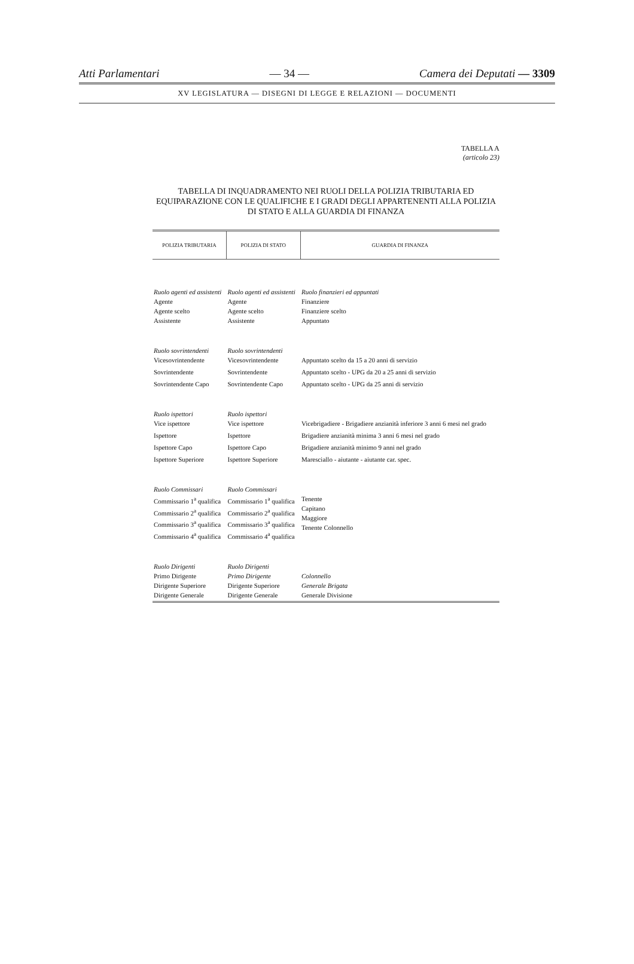Atti Parlamentari — 34 — Camera dei Deputati — 3309
XV LEGISLATURA — DISEGNI DI LEGGE E RELAZIONI — DOCUMENTI
TABELLA A
(articolo 23)
TABELLA DI INQUADRAMENTO NEI RUOLI DELLA POLIZIA TRIBUTARIA ED EQUIPARAZIONE CON LE QUALIFICHE E I GRADI DEGLI APPARTENENTI ALLA POLIZIA DI STATO E ALLA GUARDIA DI FINANZA
| POLIZIA TRIBUTARIA | POLIZIA DI STATO | GUARDIA DI FINANZA |
| --- | --- | --- |
| Ruolo agenti ed assistenti Agente Agente scelto Assistente | Ruolo agenti ed assistenti Agente Agente scelto Assistente | Ruolo finanzieri ed appuntati Finanziere Finanziere scelto Appuntato |
| Ruolo sovrintendenti Vicesovrintendente | Ruolo sovrintendenti Vicesovrintendente | Appuntato scelto da 15 a 20 anni di servizio |
| Sovrintendente | Sovrintendente | Appuntato scelto - UPG da 20 a 25 anni di servizio |
| Sovrintendente Capo | Sovrintendente Capo | Appuntato scelto - UPG da 25 anni di servizio |
| Ruolo ispettori Vice ispettore | Ruolo ispettori Vice ispettore | Vicebrigadiere - Brigadiere anzianità inferiore 3 anni 6 mesi nel grado |
| Ispettore | Ispettore | Brigadiere anzianità minima 3 anni 6 mesi nel grado |
| Ispettore Capo | Ispettore Capo | Brigadiere anzianità minimo 9 anni nel grado |
| Ispettore Superiore | Ispettore Superiore | Maresciallo - aiutante - aiutante car. spec. |
| Ruolo Commissari Commissario 1<sup>a</sup> qualifica Commissario 2<sup>a</sup> qualifica Commissario 3<sup>a</sup> qualifica Commissario 4<sup>a</sup> qualifica | Ruolo Commissari Commissario 1<sup>a</sup> qualifica Commissario 2<sup>a</sup> qualifica Commissario 3<sup>a</sup> qualifica Commissario 4<sup>a</sup> qualifica | Tenente Capitano Maggiore Tenente Colonnello |
| Ruolo Dirigenti Primo Dirigente Dirigente Superiore Dirigente Generale | Ruolo Dirigenti Primo Dirigente Dirigente Superiore Dirigente Generale | Colonnello Generale Brigata Generale Divisione |